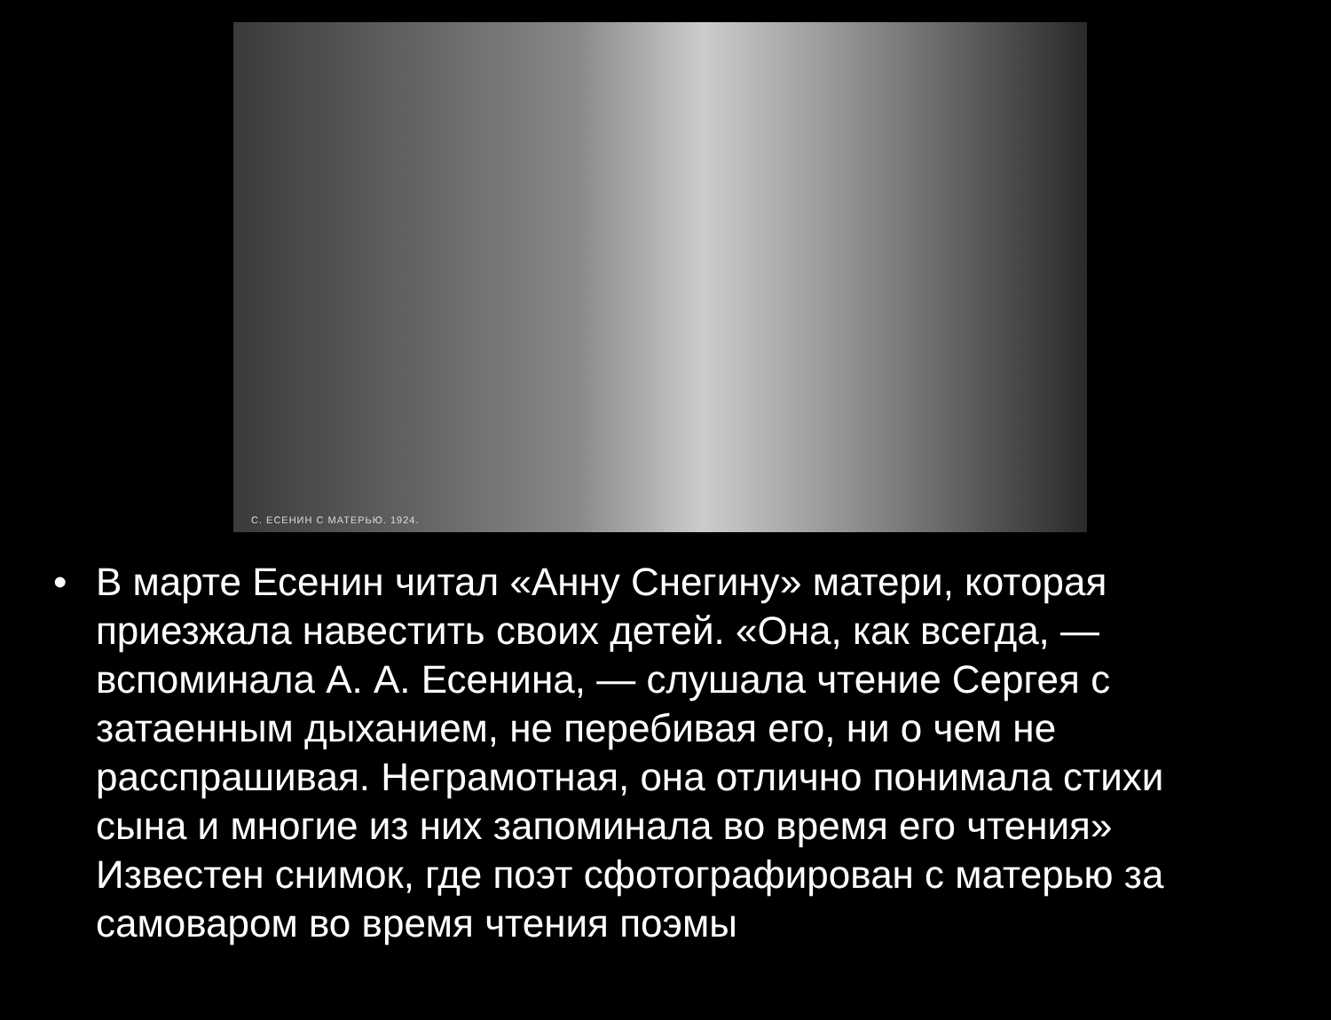С. ЕСЕНИН С МАТЕРЬЮ. 1924.
• В марте Есенин читал «Анну Снегину» матери, которая приезжала навестить своих детей. «Она, как всегда, — вспоминала А. А. Есенина, — слушала чтение Сергея с затаенным дыханием, не перебивая его, ни о чем не расспрашивая. Неграмотная, она отлично понимала стихи сына и многие из них запоминала во время его чтения» Известен снимок, где поэт сфотографирован с матерью за самоваром во время чтения поэмы